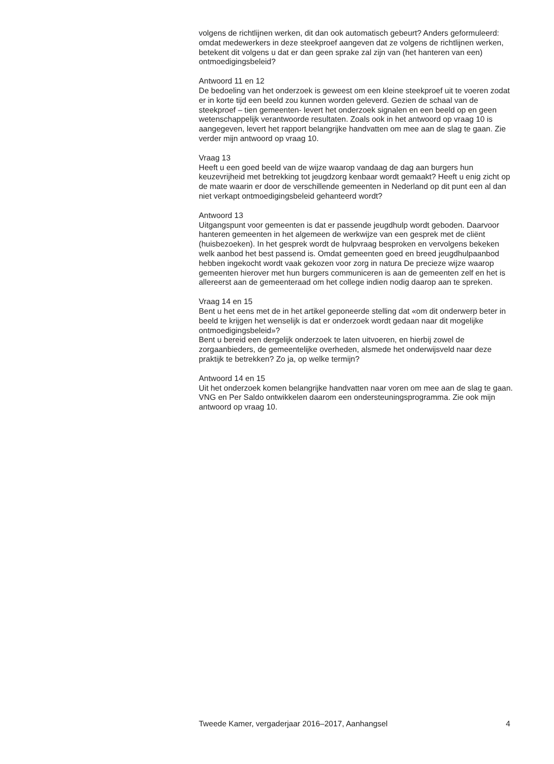volgens de richtlijnen werken, dit dan ook automatisch gebeurt? Anders geformuleerd: omdat medewerkers in deze steekproef aangeven dat ze volgens de richtlijnen werken, betekent dit volgens u dat er dan geen sprake zal zijn van (het hanteren van een) ontmoedigingsbeleid?
Antwoord 11 en 12
De bedoeling van het onderzoek is geweest om een kleine steekproef uit te voeren zodat er in korte tijd een beeld zou kunnen worden geleverd. Gezien de schaal van de steekproef – tien gemeenten- levert het onderzoek signalen en een beeld op en geen wetenschappelijk verantwoorde resultaten. Zoals ook in het antwoord op vraag 10 is aangegeven, levert het rapport belangrijke handvatten om mee aan de slag te gaan. Zie verder mijn antwoord op vraag 10.
Vraag 13
Heeft u een goed beeld van de wijze waarop vandaag de dag aan burgers hun keuzevrijheid met betrekking tot jeugdzorg kenbaar wordt gemaakt? Heeft u enig zicht op de mate waarin er door de verschillende gemeenten in Nederland op dit punt een al dan niet verkapt ontmoedigingsbeleid gehanteerd wordt?
Antwoord 13
Uitgangspunt voor gemeenten is dat er passende jeugdhulp wordt geboden. Daarvoor hanteren gemeenten in het algemeen de werkwijze van een gesprek met de cliënt (huisbezoeken). In het gesprek wordt de hulpvraag besproken en vervolgens bekeken welk aanbod het best passend is. Omdat gemeenten goed en breed jeugdhulpaanbod hebben ingekocht wordt vaak gekozen voor zorg in natura De precieze wijze waarop gemeenten hierover met hun burgers communiceren is aan de gemeenten zelf en het is allereerst aan de gemeenteraad om het college indien nodig daarop aan te spreken.
Vraag 14 en 15
Bent u het eens met de in het artikel geponeerde stelling dat «om dit onderwerp beter in beeld te krijgen het wenselijk is dat er onderzoek wordt gedaan naar dit mogelijke ontmoedigingsbeleid»?
Bent u bereid een dergelijk onderzoek te laten uitvoeren, en hierbij zowel de zorgaanbieders, de gemeentelijke overheden, alsmede het onderwijsveld naar deze praktijk te betrekken? Zo ja, op welke termijn?
Antwoord 14 en 15
Uit het onderzoek komen belangrijke handvatten naar voren om mee aan de slag te gaan. VNG en Per Saldo ontwikkelen daarom een ondersteuningsprogramma. Zie ook mijn antwoord op vraag 10.
Tweede Kamer, vergaderjaar 2016–2017, Aanhangsel 4